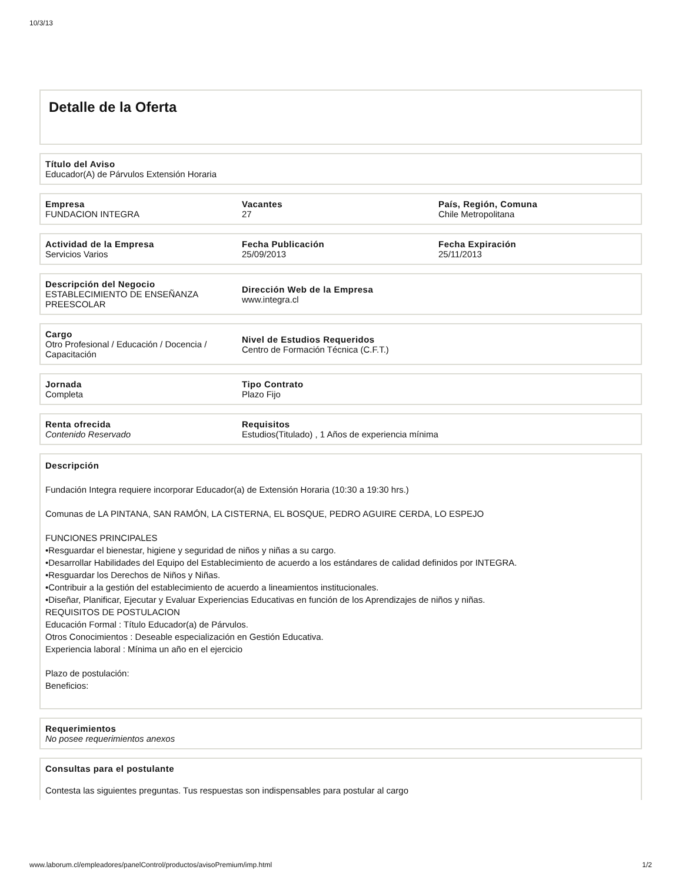10/3/13
Detalle de la Oferta
Título del Aviso
Educador(A) de Párvulos Extensión Horaria
Empresa
FUNDACION INTEGRA
Vacantes
27
País, Región, Comuna
Chile Metropolitana
Actividad de la Empresa
Servicios Varios
Fecha Publicación
25/09/2013
Fecha Expiración
25/11/2013
Descripción del Negocio
ESTABLECIMIENTO DE ENSEÑANZA PREESCOLAR
Dirección Web de la Empresa
www.integra.cl
Cargo
Otro Profesional / Educación / Docencia / Capacitación
Nivel de Estudios Requeridos
Centro de Formación Técnica (C.F.T.)
Jornada
Completa
Tipo Contrato
Plazo Fijo
Renta ofrecida
Contenido Reservado
Requisitos
Estudios(Titulado) , 1 Años de experiencia mínima
Descripción
Fundación Integra requiere incorporar Educador(a) de Extensión Horaria (10:30 a 19:30 hrs.)
Comunas de LA PINTANA, SAN RAMÓN, LA CISTERNA, EL BOSQUE, PEDRO AGUIRE CERDA, LO ESPEJO
FUNCIONES PRINCIPALES
•Resguardar el bienestar, higiene y seguridad de niños y niñas a su cargo.
•Desarrollar Habilidades del Equipo del Establecimiento de acuerdo a los estándares de calidad definidos por INTEGRA.
•Resguardar los Derechos de Niños y Niñas.
•Contribuir a la gestión del establecimiento de acuerdo a lineamientos institucionales.
•Diseñar, Planificar, Ejecutar y Evaluar Experiencias Educativas en función de los Aprendizajes de niños y niñas.
REQUISITOS DE POSTULACION
Educación Formal : Título Educador(a) de Párvulos.
Otros Conocimientos : Deseable especialización en Gestión Educativa.
Experiencia laboral : Mínima un año en el ejercicio
Plazo de postulación:
Beneficios:
Requerimientos
No posee requerimientos anexos
Consultas para el postulante
Contesta las siguientes preguntas. Tus respuestas son indispensables para postular al cargo
www.laborum.cl/empleadores/panelControl/productos/avisoPremium/imp.html 1/2